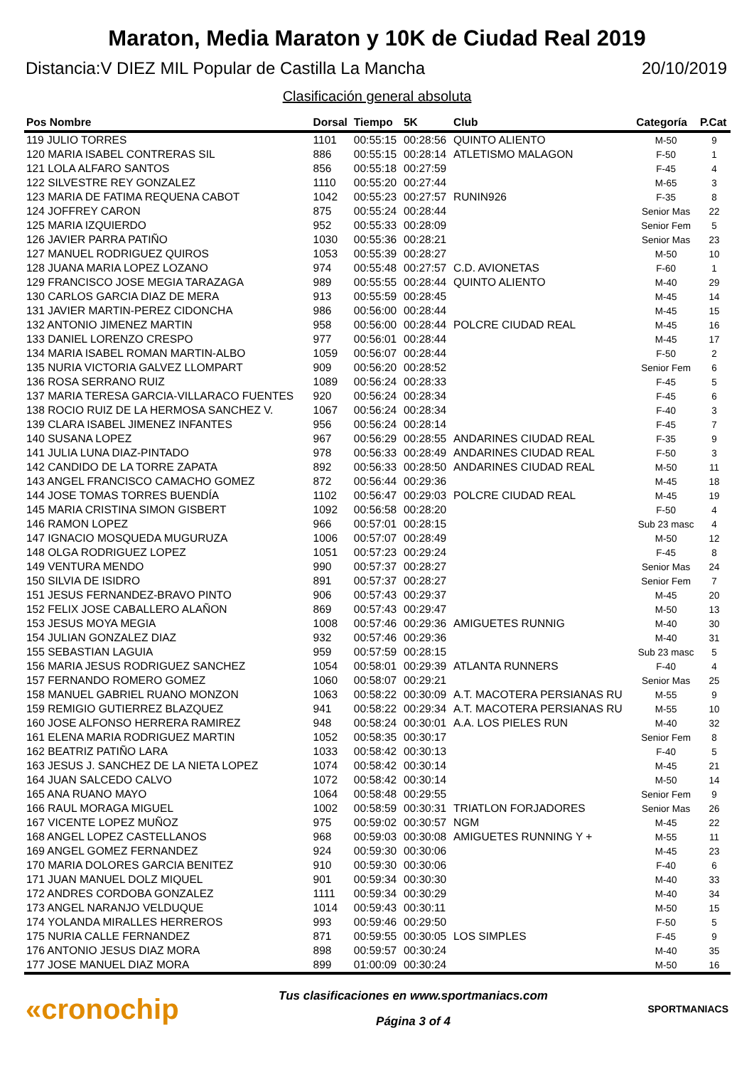Maraton, Media Maraton y 10K de Ciudad Real 2019
Distancia:V DIEZ MIL Popular de Castilla La Mancha 20/10/2019
Clasificación general absoluta
| Pos Nombre | Dorsal | Tiempo | 5K | Club | Categoría | P.Cat |
| --- | --- | --- | --- | --- | --- | --- |
| 119 JULIO TORRES | 1101 | 00:55:15 | 00:28:56 | QUINTO ALIENTO | M-50 | 9 |
| 120 MARIA ISABEL CONTRERAS SIL | 886 | 00:55:15 | 00:28:14 | ATLETISMO MALAGON | F-50 | 1 |
| 121 LOLA ALFARO SANTOS | 856 | 00:55:18 | 00:27:59 | | F-45 | 4 |
| 122 SILVESTRE REY GONZALEZ | 1110 | 00:55:20 | 00:27:44 | | M-65 | 3 |
| 123 MARIA DE FATIMA REQUENA CABOT | 1042 | 00:55:23 | 00:27:57 | RUNIN926 | F-35 | 8 |
| 124 JOFFREY CARON | 875 | 00:55:24 | 00:28:44 | | Senior Mas | 22 |
| 125 MARIA IZQUIERDO | 952 | 00:55:33 | 00:28:09 | | Senior Fem | 5 |
| 126 JAVIER PARRA PATIÑO | 1030 | 00:55:36 | 00:28:21 | | Senior Mas | 23 |
| 127 MANUEL RODRIGUEZ QUIROS | 1053 | 00:55:39 | 00:28:27 | | M-50 | 10 |
| 128 JUANA MARIA LOPEZ LOZANO | 974 | 00:55:48 | 00:27:57 | C.D. AVIONETAS | F-60 | 1 |
| 129 FRANCISCO JOSE MEGIA TARAZAGA | 989 | 00:55:55 | 00:28:44 | QUINTO ALIENTO | M-40 | 29 |
| 130 CARLOS GARCIA DIAZ DE MERA | 913 | 00:55:59 | 00:28:45 | | M-45 | 14 |
| 131 JAVIER MARTIN-PEREZ CIDONCHA | 986 | 00:56:00 | 00:28:44 | | M-45 | 15 |
| 132 ANTONIO JIMENEZ MARTIN | 958 | 00:56:00 | 00:28:44 | POLCRE CIUDAD REAL | M-45 | 16 |
| 133 DANIEL LORENZO CRESPO | 977 | 00:56:01 | 00:28:44 | | M-45 | 17 |
| 134 MARIA ISABEL ROMAN MARTIN-ALBO | 1059 | 00:56:07 | 00:28:44 | | F-50 | 2 |
| 135 NURIA VICTORIA GALVEZ LLOMPART | 909 | 00:56:20 | 00:28:52 | | Senior Fem | 6 |
| 136 ROSA SERRANO RUIZ | 1089 | 00:56:24 | 00:28:33 | | F-45 | 5 |
| 137 MARIA TERESA GARCIA-VILLARACO FUENTES | 920 | 00:56:24 | 00:28:34 | | F-45 | 6 |
| 138 ROCIO RUIZ DE LA HERMOSA SANCHEZ V. | 1067 | 00:56:24 | 00:28:34 | | F-40 | 3 |
| 139 CLARA ISABEL JIMENEZ INFANTES | 956 | 00:56:24 | 00:28:14 | | F-45 | 7 |
| 140 SUSANA LOPEZ | 967 | 00:56:29 | 00:28:55 | ANDARINES CIUDAD REAL | F-35 | 9 |
| 141 JULIA LUNA DIAZ-PINTADO | 978 | 00:56:33 | 00:28:49 | ANDARINES CIUDAD REAL | F-50 | 3 |
| 142 CANDIDO DE LA TORRE ZAPATA | 892 | 00:56:33 | 00:28:50 | ANDARINES CIUDAD REAL | M-50 | 11 |
| 143 ANGEL FRANCISCO CAMACHO GOMEZ | 872 | 00:56:44 | 00:29:36 | | M-45 | 18 |
| 144 JOSE TOMAS TORRES BUENDÍA | 1102 | 00:56:47 | 00:29:03 | POLCRE CIUDAD REAL | M-45 | 19 |
| 145 MARIA CRISTINA SIMON GISBERT | 1092 | 00:56:58 | 00:28:20 | | F-50 | 4 |
| 146 RAMON LOPEZ | 966 | 00:57:01 | 00:28:15 | | Sub 23 masc | 4 |
| 147 IGNACIO MOSQUEDA MUGURUZA | 1006 | 00:57:07 | 00:28:49 | | M-50 | 12 |
| 148 OLGA RODRIGUEZ LOPEZ | 1051 | 00:57:23 | 00:29:24 | | F-45 | 8 |
| 149 VENTURA MENDO | 990 | 00:57:37 | 00:28:27 | | Senior Mas | 24 |
| 150 SILVIA DE ISIDRO | 891 | 00:57:37 | 00:28:27 | | Senior Fem | 7 |
| 151 JESUS FERNANDEZ-BRAVO PINTO | 906 | 00:57:43 | 00:29:37 | | M-45 | 20 |
| 152 FELIX JOSE CABALLERO ALAÑON | 869 | 00:57:43 | 00:29:47 | | M-50 | 13 |
| 153 JESUS MOYA MEGIA | 1008 | 00:57:46 | 00:29:36 | AMIGUETES RUNNIG | M-40 | 30 |
| 154 JULIAN GONZALEZ DIAZ | 932 | 00:57:46 | 00:29:36 | | M-40 | 31 |
| 155 SEBASTIAN LAGUIA | 959 | 00:57:59 | 00:28:15 | | Sub 23 masc | 5 |
| 156 MARIA JESUS RODRIGUEZ SANCHEZ | 1054 | 00:58:01 | 00:29:39 | ATLANTA RUNNERS | F-40 | 4 |
| 157 FERNANDO ROMERO GOMEZ | 1060 | 00:58:07 | 00:29:21 | | Senior Mas | 25 |
| 158 MANUEL GABRIEL RUANO MONZON | 1063 | 00:58:22 | 00:30:09 | A.T. MACOTERA PERSIANAS RU | M-55 | 9 |
| 159 REMIGIO GUTIERREZ BLAZQUEZ | 941 | 00:58:22 | 00:29:34 | A.T. MACOTERA PERSIANAS RU | M-55 | 10 |
| 160 JOSE ALFONSO HERRERA RAMIREZ | 948 | 00:58:24 | 00:30:01 | A.A. LOS PIELES RUN | M-40 | 32 |
| 161 ELENA MARIA RODRIGUEZ MARTIN | 1052 | 00:58:35 | 00:30:17 | | Senior Fem | 8 |
| 162 BEATRIZ PATIÑO LARA | 1033 | 00:58:42 | 00:30:13 | | F-40 | 5 |
| 163 JESUS J. SANCHEZ DE LA NIETA LOPEZ | 1074 | 00:58:42 | 00:30:14 | | M-45 | 21 |
| 164 JUAN SALCEDO CALVO | 1072 | 00:58:42 | 00:30:14 | | M-50 | 14 |
| 165 ANA RUANO MAYO | 1064 | 00:58:48 | 00:29:55 | | Senior Fem | 9 |
| 166 RAUL MORAGA MIGUEL | 1002 | 00:58:59 | 00:30:31 | TRIATLON FORJADORES | Senior Mas | 26 |
| 167 VICENTE LOPEZ MUÑOZ | 975 | 00:59:02 | 00:30:57 | NGM | M-45 | 22 |
| 168 ANGEL LOPEZ CASTELLANOS | 968 | 00:59:03 | 00:30:08 | AMIGUETES RUNNING Y + | M-55 | 11 |
| 169 ANGEL GOMEZ FERNANDEZ | 924 | 00:59:30 | 00:30:06 | | M-45 | 23 |
| 170 MARIA DOLORES GARCIA BENITEZ | 910 | 00:59:30 | 00:30:06 | | F-40 | 6 |
| 171 JUAN MANUEL DOLZ MIQUEL | 901 | 00:59:34 | 00:30:30 | | M-40 | 33 |
| 172 ANDRES CORDOBA GONZALEZ | 1111 | 00:59:34 | 00:30:29 | | M-40 | 34 |
| 173 ANGEL NARANJO VELDUQUE | 1014 | 00:59:43 | 00:30:11 | | M-50 | 15 |
| 174 YOLANDA MIRALLES HERREROS | 993 | 00:59:46 | 00:29:50 | | F-50 | 5 |
| 175 NURIA CALLE FERNANDEZ | 871 | 00:59:55 | 00:30:05 | LOS SIMPLES | F-45 | 9 |
| 176 ANTONIO JESUS DIAZ MORA | 898 | 00:59:57 | 00:30:24 | | M-40 | 35 |
| 177 JOSE MANUEL DIAZ MORA | 899 | 01:00:09 | 00:30:24 | | M-50 | 16 |
«cronochip
Tus clasificaciones en www.sportmaniacs.com
Página 3 of 4
SPORTMANIACS